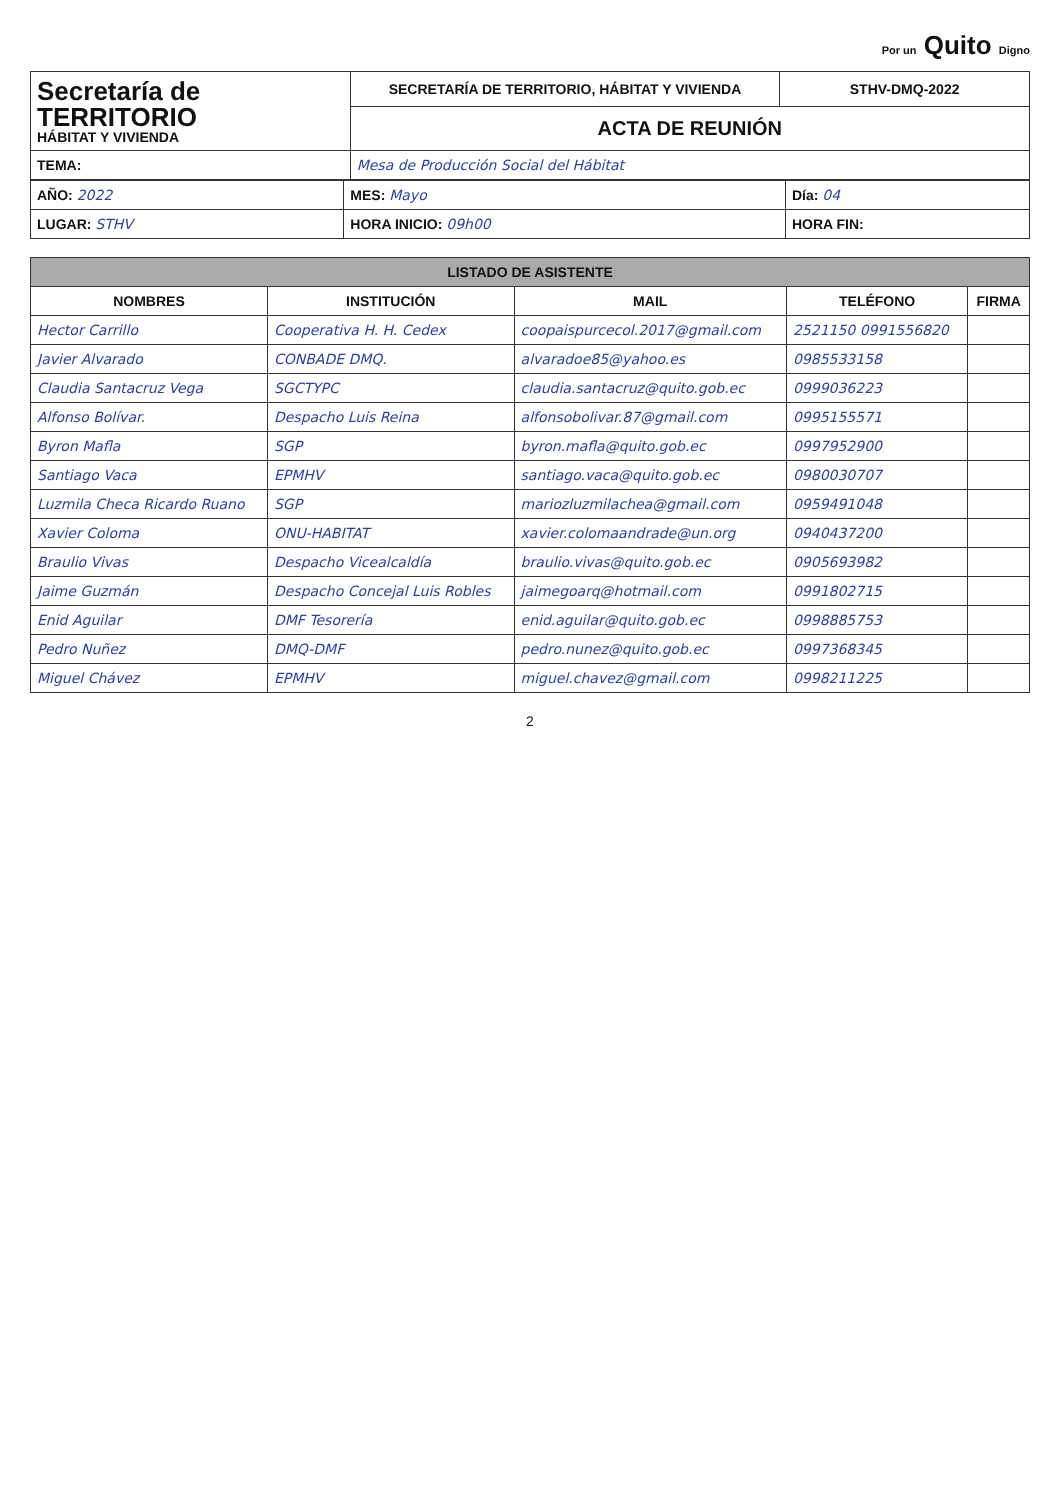Por un Quito Digno
| Secretaría de TERRITORIO HÁBITAT Y VIVIENDA | SECRETARÍA DE TERRITORIO, HÁBITAT Y VIVIENDA | STHV-DMQ-2022 |
| | ACTA DE REUNIÓN | |
| TEMA: | Mesa de Producción Social del Hábitat | |
| AÑO: 2022 | MES: Mayo | Día: 04 |
| LUGAR: STHV | HORA INICIO: 09h00 | HORA FIN: |
| LISTADO DE ASISTENTE | | | | |
| --- | --- | --- | --- | --- |
| NOMBRES | INSTITUCIÓN | MAIL | TELÉFONO | FIRMA |
| Hector Carrillo | Cooperativa H. H. Cedex | coopaispurcecol.2017@gmail.com | 2521150 0991556820 | |
| Javier Alvarado | CONBADE DMQ. | alvaradoe85@yahoo.es | 0985533158 | |
| Claudia Santacruz Vega | SGCTYPC | claudia.santacruz@quito.gob.ec | 0999036223 | |
| Alfonso Bolívar. | Despacho Luis Reina | alfonsobolivar.87@gmail.com | 0995155571 | |
| Byron Mafla | SGP | byron.mafla@quito.gob.ec | 0997952900 | |
| Santiago Vaca | EPMHV | santiago.vaca@quito.gob.ec | 0980030707 | |
| Luzmila Checa Ricardo Ruano | SGP | mariozluzmilachea@gmail.com | 0959491048 | |
| Xavier Coloma | ONU-HABITAT | xavier.colomaandrade@un.org | 0940437200 | |
| Braulio Vivas | Despacho Vicealcaldía | braulio.vivas@quito.gob.ec | 0905693982 | |
| Jaime Guzmán | Despacho Concejal Luis Robles | jaimegoarq@hotmail.com | 0991802715 | |
| Enid Aguilar | DMF Tesorería | enid.aguilar@quito.gob.ec | 0998885753 | |
| Pedro Nuñez | DMQ-DMF | pedro.nunez@quito.gob.ec | 0997368345 | |
| Miguel Chávez | EPMHV | miguel.chavez@gmail.com | 0998211225 | |
2